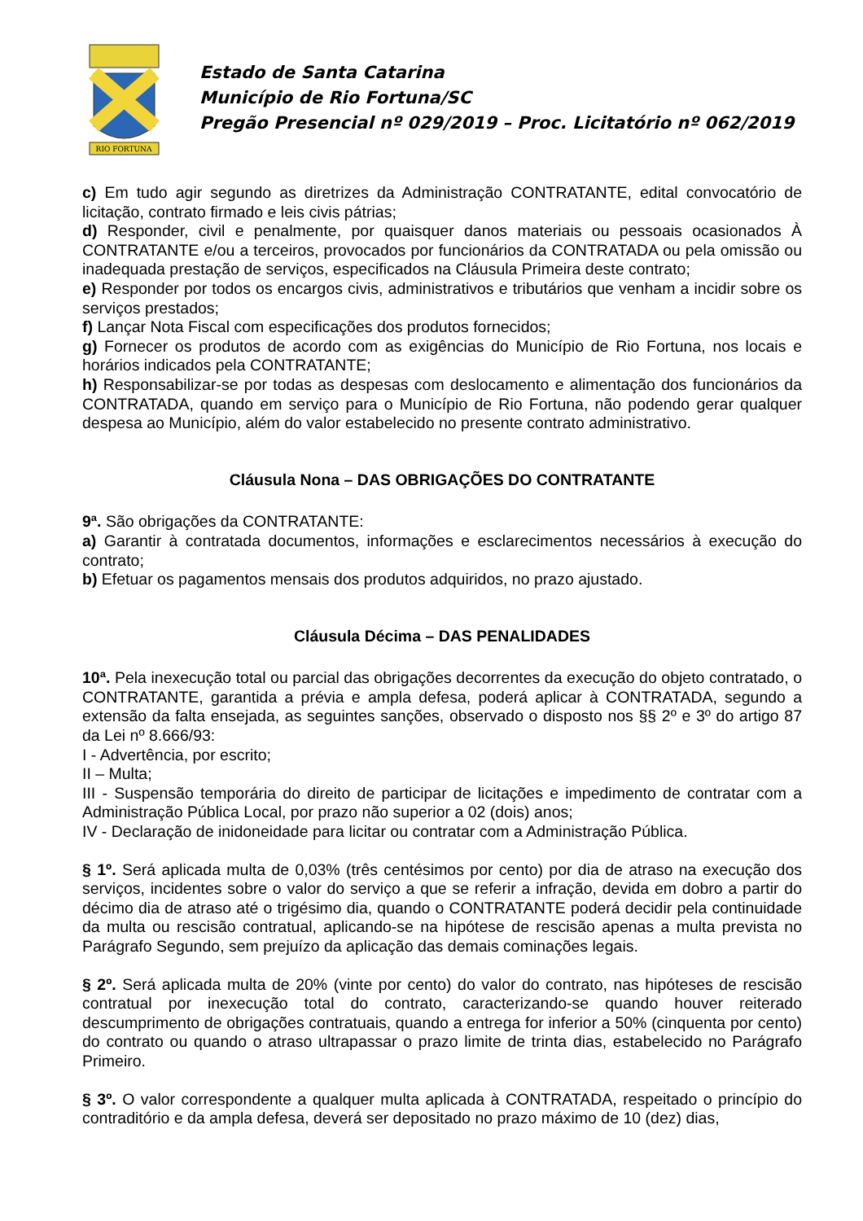RIO FORTUNA
Estado de Santa Catarina
Município de Rio Fortuna/SC
Pregão Presencial nº 029/2019 – Proc. Licitatório nº 062/2019
c) Em tudo agir segundo as diretrizes da Administração CONTRATANTE, edital convocatório de licitação, contrato firmado e leis civis pátrias;
d) Responder, civil e penalmente, por quaisquer danos materiais ou pessoais ocasionados À CONTRATANTE e/ou a terceiros, provocados por funcionários da CONTRATADA ou pela omissão ou inadequada prestação de serviços, especificados na Cláusula Primeira deste contrato;
e) Responder por todos os encargos civis, administrativos e tributários que venham a incidir sobre os serviços prestados;
f) Lançar Nota Fiscal com especificações dos produtos fornecidos;
g) Fornecer os produtos de acordo com as exigências do Município de Rio Fortuna, nos locais e horários indicados pela CONTRATANTE;
h) Responsabilizar-se por todas as despesas com deslocamento e alimentação dos funcionários da CONTRATADA, quando em serviço para o Município de Rio Fortuna, não podendo gerar qualquer despesa ao Município, além do valor estabelecido no presente contrato administrativo.
Cláusula Nona – DAS OBRIGAÇÕES DO CONTRATANTE
9ª. São obrigações da CONTRATANTE:
a) Garantir à contratada documentos, informações e esclarecimentos necessários à execução do contrato;
b) Efetuar os pagamentos mensais dos produtos adquiridos, no prazo ajustado.
Cláusula Décima – DAS PENALIDADES
10ª. Pela inexecução total ou parcial das obrigações decorrentes da execução do objeto contratado, o CONTRATANTE, garantida a prévia e ampla defesa, poderá aplicar à CONTRATADA, segundo a extensão da falta ensejada, as seguintes sanções, observado o disposto nos §§ 2º e 3º do artigo 87 da Lei nº 8.666/93:
I - Advertência, por escrito;
II – Multa;
III - Suspensão temporária do direito de participar de licitações e impedimento de contratar com a Administração Pública Local, por prazo não superior a 02 (dois) anos;
IV - Declaração de inidoneidade para licitar ou contratar com a Administração Pública.
§ 1º. Será aplicada multa de 0,03% (três centésimos por cento) por dia de atraso na execução dos serviços, incidentes sobre o valor do serviço a que se referir a infração, devida em dobro a partir do décimo dia de atraso até o trigésimo dia, quando o CONTRATANTE poderá decidir pela continuidade da multa ou rescisão contratual, aplicando-se na hipótese de rescisão apenas a multa prevista no Parágrafo Segundo, sem prejuízo da aplicação das demais cominações legais.
§ 2º. Será aplicada multa de 20% (vinte por cento) do valor do contrato, nas hipóteses de rescisão contratual por inexecução total do contrato, caracterizando-se quando houver reiterado descumprimento de obrigações contratuais, quando a entrega for inferior a 50% (cinquenta por cento) do contrato ou quando o atraso ultrapassar o prazo limite de trinta dias, estabelecido no Parágrafo Primeiro.
§ 3º. O valor correspondente a qualquer multa aplicada à CONTRATADA, respeitado o princípio do contraditório e da ampla defesa, deverá ser depositado no prazo máximo de 10 (dez) dias,